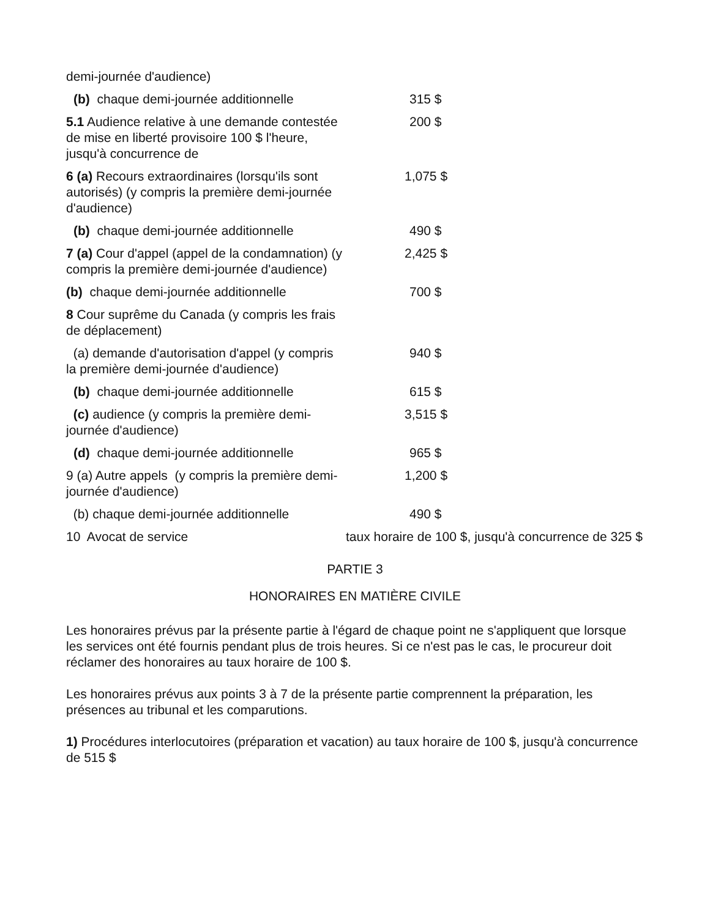| demi-journée d'audience) | |
| (b) chaque demi-journée additionnelle | 315 $ |
| 5.1 Audience relative à une demande contestée de mise en liberté provisoire 100 $ l'heure, jusqu'à concurrence de | 200 $ |
| 6 (a) Recours extraordinaires (lorsqu'ils sont autorisés) (y compris la première demi-journée d'audience) | 1,075 $ |
| (b) chaque demi-journée additionnelle | 490 $ |
| 7 (a) Cour d'appel (appel de la condamnation) (y compris la première demi-journée d'audience) | 2,425 $ |
| (b) chaque demi-journée additionnelle | 700 $ |
| 8 Cour suprême du Canada (y compris les frais de déplacement) | |
| (a) demande d'autorisation d'appel (y compris la première demi-journée d'audience) | 940 $ |
| (b) chaque demi-journée additionnelle | 615 $ |
| (c) audience (y compris la première demi-journée d'audience) | 3,515 $ |
| (d) chaque demi-journée additionnelle | 965 $ |
| 9 (a) Autre appels (y compris la première demi-journée d'audience) | 1,200 $ |
| (b) chaque demi-journée additionnelle | 490 $ |
| 10 Avocat de service | taux horaire de 100 $, jusqu'à concurrence de 325 $ |
PARTIE 3
HONORAIRES EN MATIÈRE CIVILE
Les honoraires prévus par la présente partie à l'égard de chaque point ne s'appliquent que lorsque les services ont été fournis pendant plus de trois heures. Si ce n'est pas le cas, le procureur doit réclamer des honoraires au taux horaire de 100 $.
Les honoraires prévus aux points 3 à 7 de la présente partie comprennent la préparation, les présences au tribunal et les comparutions.
1) Procédures interlocutoires (préparation et vacation) au taux horaire de 100 $, jusqu'à concurrence de 515 $